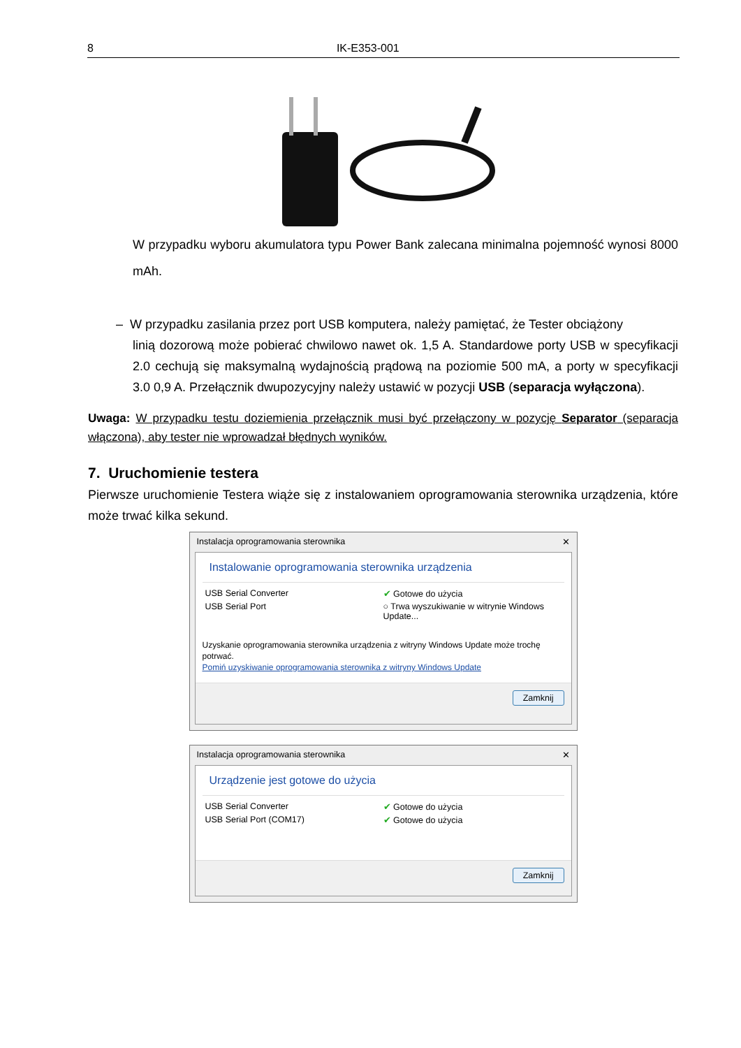8 IK-E353-001
W przypadku wyboru akumulatora typu Power Bank zalecana minimalna pojemność wynosi 8000 mAh.
– W przypadku zasilania przez port USB komputera, należy pamiętać, że Tester obciążony
linią dozorową może pobierać chwilowo nawet ok. 1,5 A. Standardowe porty USB w specyfikacji 2.0 cechują się maksymalną wydajnością prądową na poziomie 500 mA, a porty w specyfikacji 3.0 0,9 A. Przełącznik dwupozycyjny należy ustawić w pozycji USB (separacja wyłączona).
Uwaga: W przypadku testu doziemienia przełącznik musi być przełączony w pozycję Separator (separacja włączona), aby tester nie wprowadzał błędnych wyników.
7. Uruchomienie testera
Pierwsze uruchomienie Testera wiąże się z instalowaniem oprogramowania sterownika urządzenia, które może trwać kilka sekund.
Instalacja oprogramowania sterownika ✕
Instalowanie oprogramowania sterownika urządzenia
USB Serial Converter ✔ Gotowe do użycia
USB Serial Port ○ Trwa wyszukiwanie w witrynie Windows Update...
Uzyskanie oprogramowania sterownika urządzenia z witryny Windows Update może trochę potrwać.
Pomiń uzyskiwanie oprogramowania sterownika z witryny Windows Update
Zamknij
Instalacja oprogramowania sterownika ✕
Urządzenie jest gotowe do użycia
USB Serial Converter ✔ Gotowe do użycia
USB Serial Port (COM17) ✔ Gotowe do użycia
Zamknij